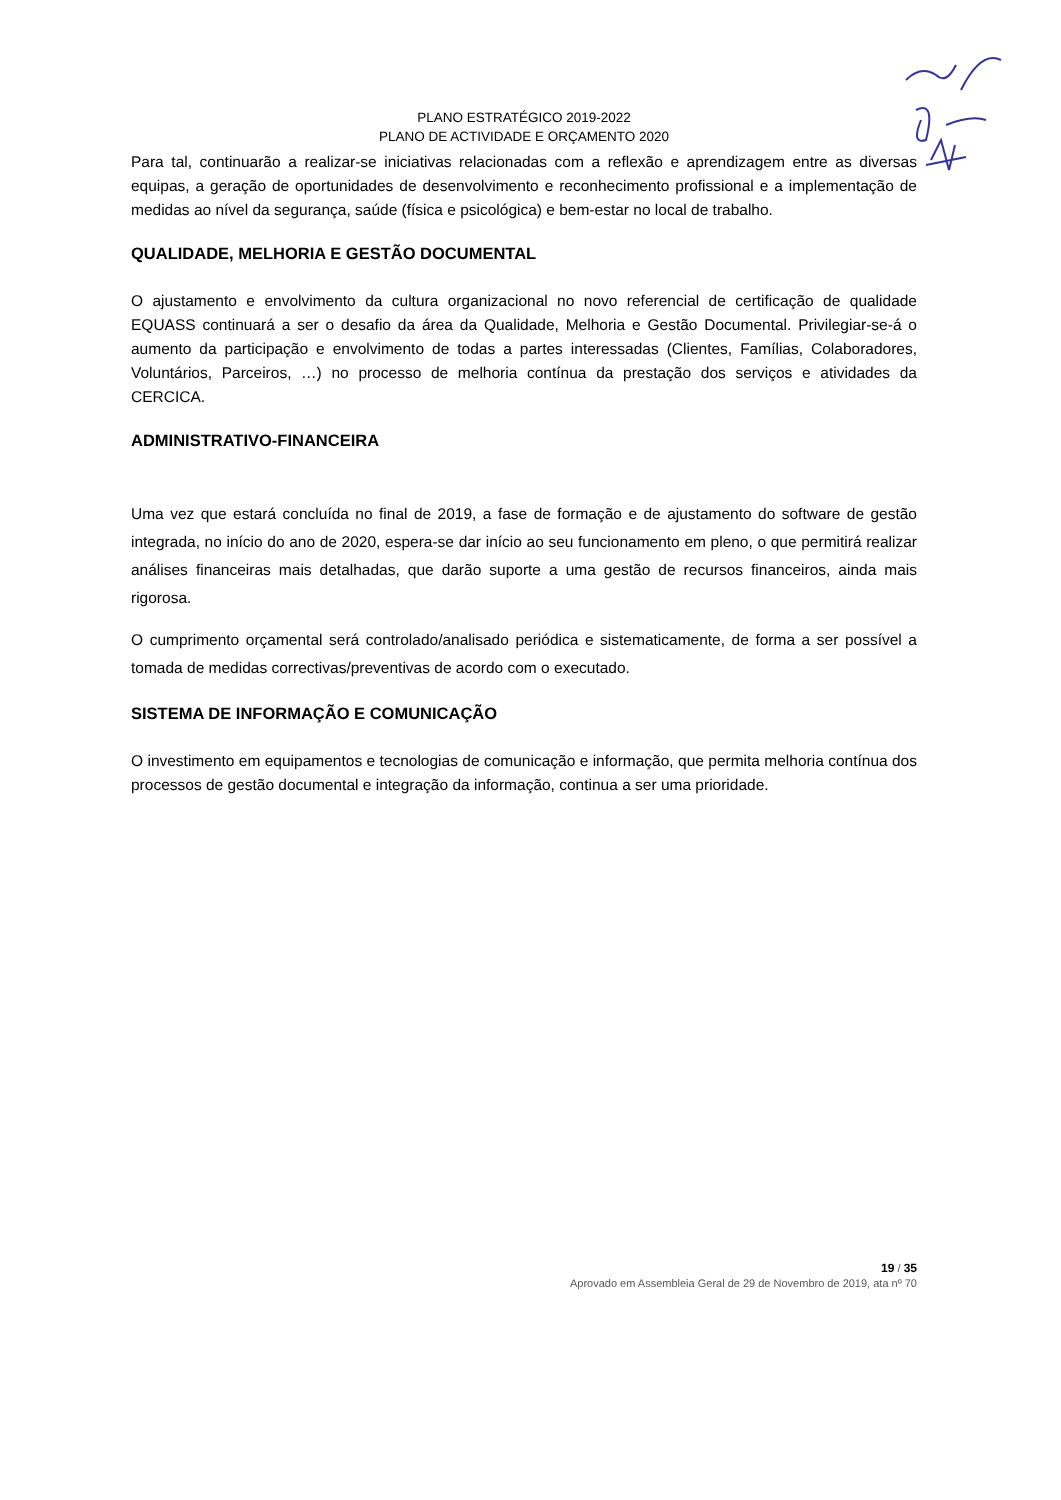PLANO ESTRATÉGICO 2019-2022
PLANO DE ACTIVIDADE E ORÇAMENTO 2020
Para tal, continuarão a realizar-se iniciativas relacionadas com a reflexão e aprendizagem entre as diversas equipas, a geração de oportunidades de desenvolvimento e reconhecimento profissional e a implementação de medidas ao nível da segurança, saúde (física e psicológica) e bem-estar no local de trabalho.
QUALIDADE, MELHORIA E GESTÃO DOCUMENTAL
O ajustamento e envolvimento da cultura organizacional no novo referencial de certificação de qualidade EQUASS continuará a ser o desafio da área da Qualidade, Melhoria e Gestão Documental. Privilegiar-se-á o aumento da participação e envolvimento de todas a partes interessadas (Clientes, Famílias, Colaboradores, Voluntários, Parceiros, …) no processo de melhoria contínua da prestação dos serviços e atividades da CERCICA.
ADMINISTRATIVO-FINANCEIRA
Uma vez que estará concluída no final de 2019, a fase de formação e de ajustamento do software de gestão integrada, no início do ano de 2020, espera-se dar início ao seu funcionamento em pleno, o que permitirá realizar análises financeiras mais detalhadas, que darão suporte a uma gestão de recursos financeiros, ainda mais rigorosa.
O cumprimento orçamental será controlado/analisado periódica e sistematicamente, de forma a ser possível a tomada de medidas correctivas/preventivas de acordo com o executado.
SISTEMA DE INFORMAÇÃO E COMUNICAÇÃO
O investimento em equipamentos e tecnologias de comunicação e informação, que permita melhoria contínua dos processos de gestão documental e integração da informação, continua a ser uma prioridade.
19 / 35
Aprovado em Assembleia Geral de 29 de Novembro de 2019, ata nº 70